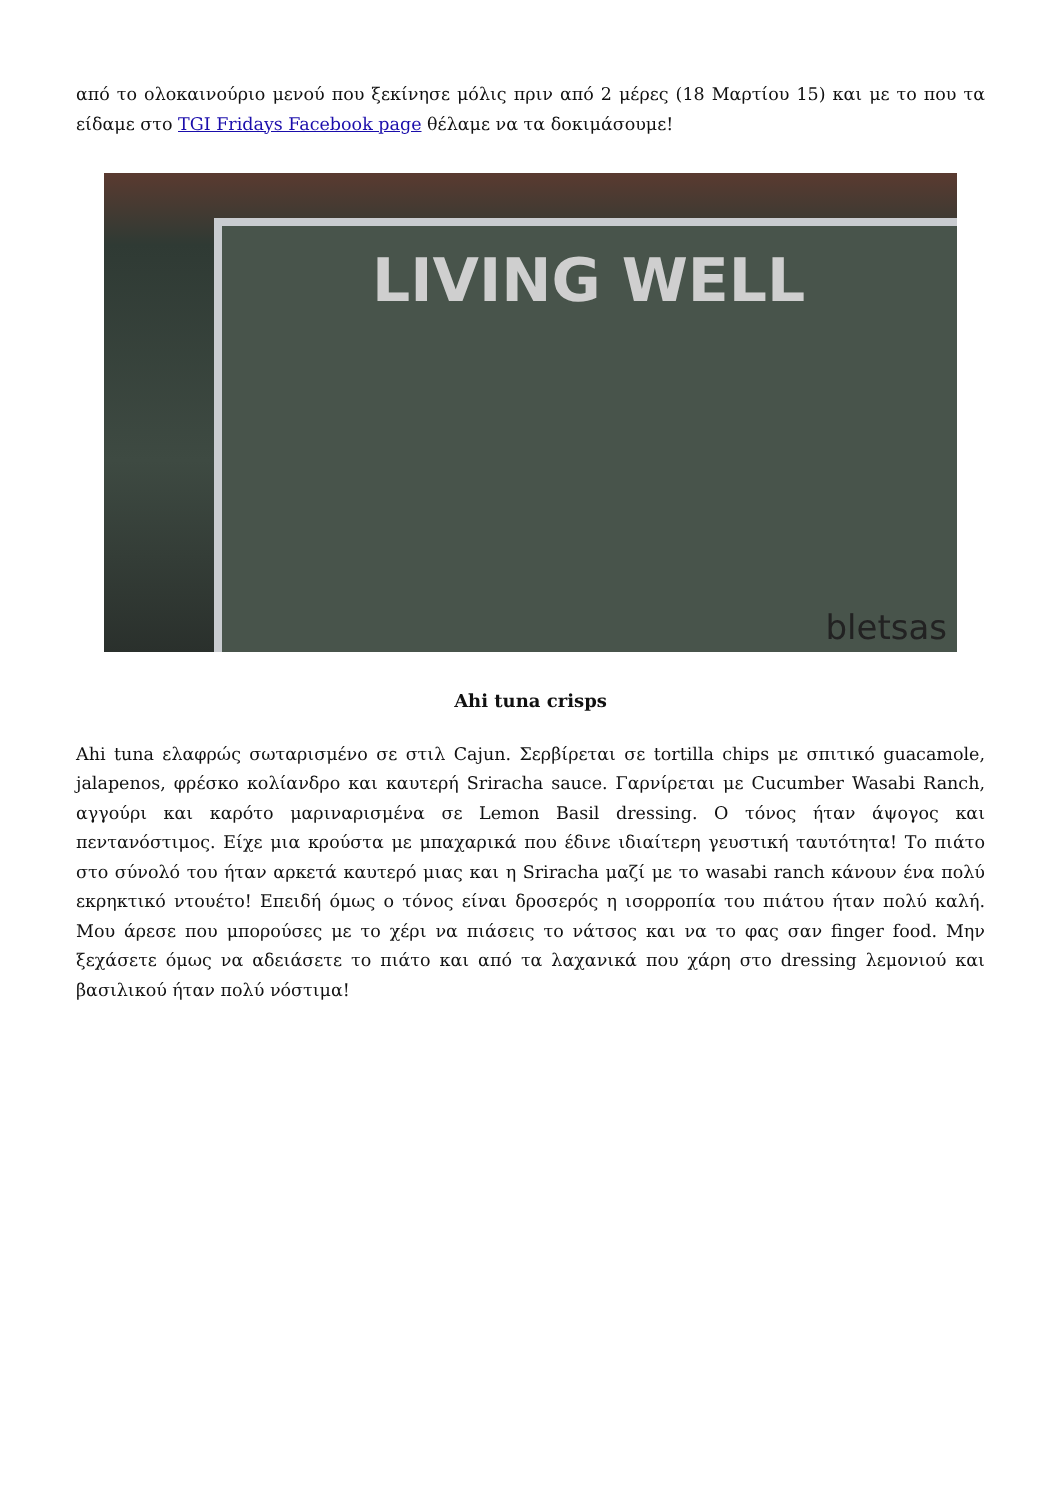από το ολοκαινούριο μενού που ξεκίνησε μόλις πριν από 2 μέρες (18 Μαρτίου 15) και με το που τα είδαμε στο TGI Fridays Facebook page θέλαμε να τα δοκιμάσουμε!
LIVING WELL
bletsas
Ahi tuna crisps
Ahi tuna ελαφρώς σωταρισμένο σε στιλ Cajun. Σερβίρεται σε tortilla chips με σπιτικό guacamole, jalapenos, φρέσκο κολίανδρο και καυτερή Sriracha sauce. Γαρνίρεται με Cucumber Wasabi Ranch, αγγούρι και καρότο μαριναρισμένα σε Lemon Basil dressing. Ο τόνος ήταν άψογος και πεντανόστιμος. Είχε μια κρούστα με μπαχαρικά που έδινε ιδιαίτερη γευστική ταυτότητα! Το πιάτο στο σύνολό του ήταν αρκετά καυτερό μιας και η Sriracha μαζί με το wasabi ranch κάνουν ένα πολύ εκρηκτικό ντουέτο! Επειδή όμως ο τόνος είναι δροσερός η ισορροπία του πιάτου ήταν πολύ καλή. Μου άρεσε που μπορούσες με το χέρι να πιάσεις το νάτσος και να το φας σαν finger food. Μην ξεχάσετε όμως να αδειάσετε το πιάτο και από τα λαχανικά που χάρη στο dressing λεμονιού και βασιλικού ήταν πολύ νόστιμα!